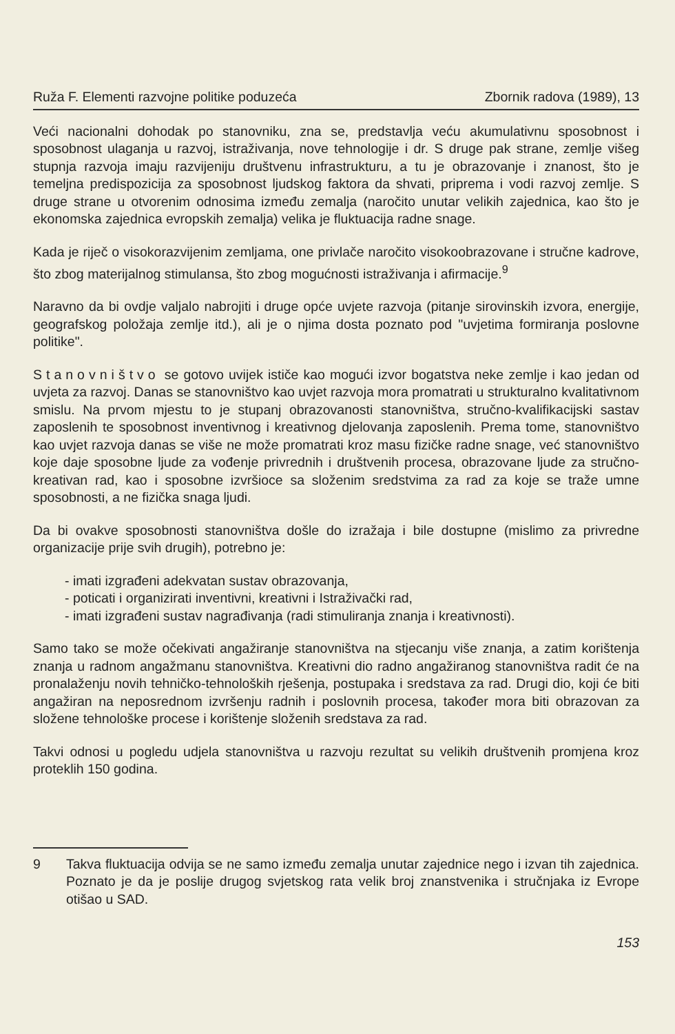Ruža F. Elementi razvojne politike poduzeća Zbornik radova (1989), 13
Veći nacionalni dohodak po stanovniku, zna se, predstavlja veću akumulativnu sposobnost i sposobnost ulaganja u razvoj, istraživanja, nove tehnologije i dr. S druge pak strane, zemlje višeg stupnja razvoja imaju razvijeniju društvenu infrastrukturu, a tu je obrazovanje i znanost, što je temeljna predispozicija za sposobnost ljudskog faktora da shvati, priprema i vodi razvoj zemlje. S druge strane u otvorenim odnosima između zemalja (naročito unutar velikih zajednica, kao što je ekonomska zajednica evropskih zemalja) velika je fluktuacija radne snage.
Kada je riječ o visokorazvijenim zemljama, one privlače naročito visokoobrazovane i stručne kadrove, što zbog materijalnog stimulansa, što zbog mogućnosti istraživanja i afirmacije.<sup>9</sup>
Naravno da bi ovdje valjalo nabrojiti i druge opće uvjete razvoja (pitanje sirovinskih izvora, energije, geografskog položaja zemlje itd.), ali je o njima dosta poznato pod "uvjetima formiranja poslovne politike".
Stanovništvo se gotovo uvijek ističe kao mogući izvor bogatstva neke zemlje i kao jedan od uvjeta za razvoj. Danas se stanovništvo kao uvjet razvoja mora promatrati u strukturalno kvalitativnom smislu. Na prvom mjestu to je stupanj obrazovanosti stanovništva, stručno-kvalifikacijski sastav zaposlenih te sposobnost inventivnog i kreativnog djelovanja zaposlenih. Prema tome, stanovništvo kao uvjet razvoja danas se više ne može promatrati kroz masu fizičke radne snage, već stanovništvo koje daje sposobne ljude za vođenje privrednih i društvenih procesa, obrazovane ljude za stručno-kreativan rad, kao i sposobne izvršioce sa složenim sredstvima za rad za koje se traže umne sposobnosti, a ne fizička snaga ljudi.
Da bi ovakve sposobnosti stanovništva došle do izražaja i bile dostupne (mislimo za privredne organizacije prije svih drugih), potrebno je:
- imati izgrađeni adekvatan sustav obrazovanja,
- poticati i organizirati inventivni, kreativni i Istraživački rad,
- imati izgrađeni sustav nagrađivanja (radi stimuliranja znanja i kreativnosti).
Samo tako se može očekivati angažiranje stanovništva na stjecanju više znanja, a zatim korištenja znanja u radnom angažmanu stanovništva. Kreativni dio radno angažiranog stanovništva radit će na pronalaženju novih tehničko-tehnoloških rješenja, postupaka i sredstava za rad. Drugi dio, koji će biti angažiran na neposrednom izvršenju radnih i poslovnih procesa, također mora biti obrazovan za složene tehnološke procese i korištenje složenih sredstava za rad.
Takvi odnosi u pogledu udjela stanovništva u razvoju rezultat su velikih društvenih promjena kroz proteklih 150 godina.
9 Takva fluktuacija odvija se ne samo između zemalja unutar zajednice nego i izvan tih zajednica. Poznato je da je poslije drugog svjetskog rata velik broj znanstvenika i stručnjaka iz Evrope otišao u SAD.
153